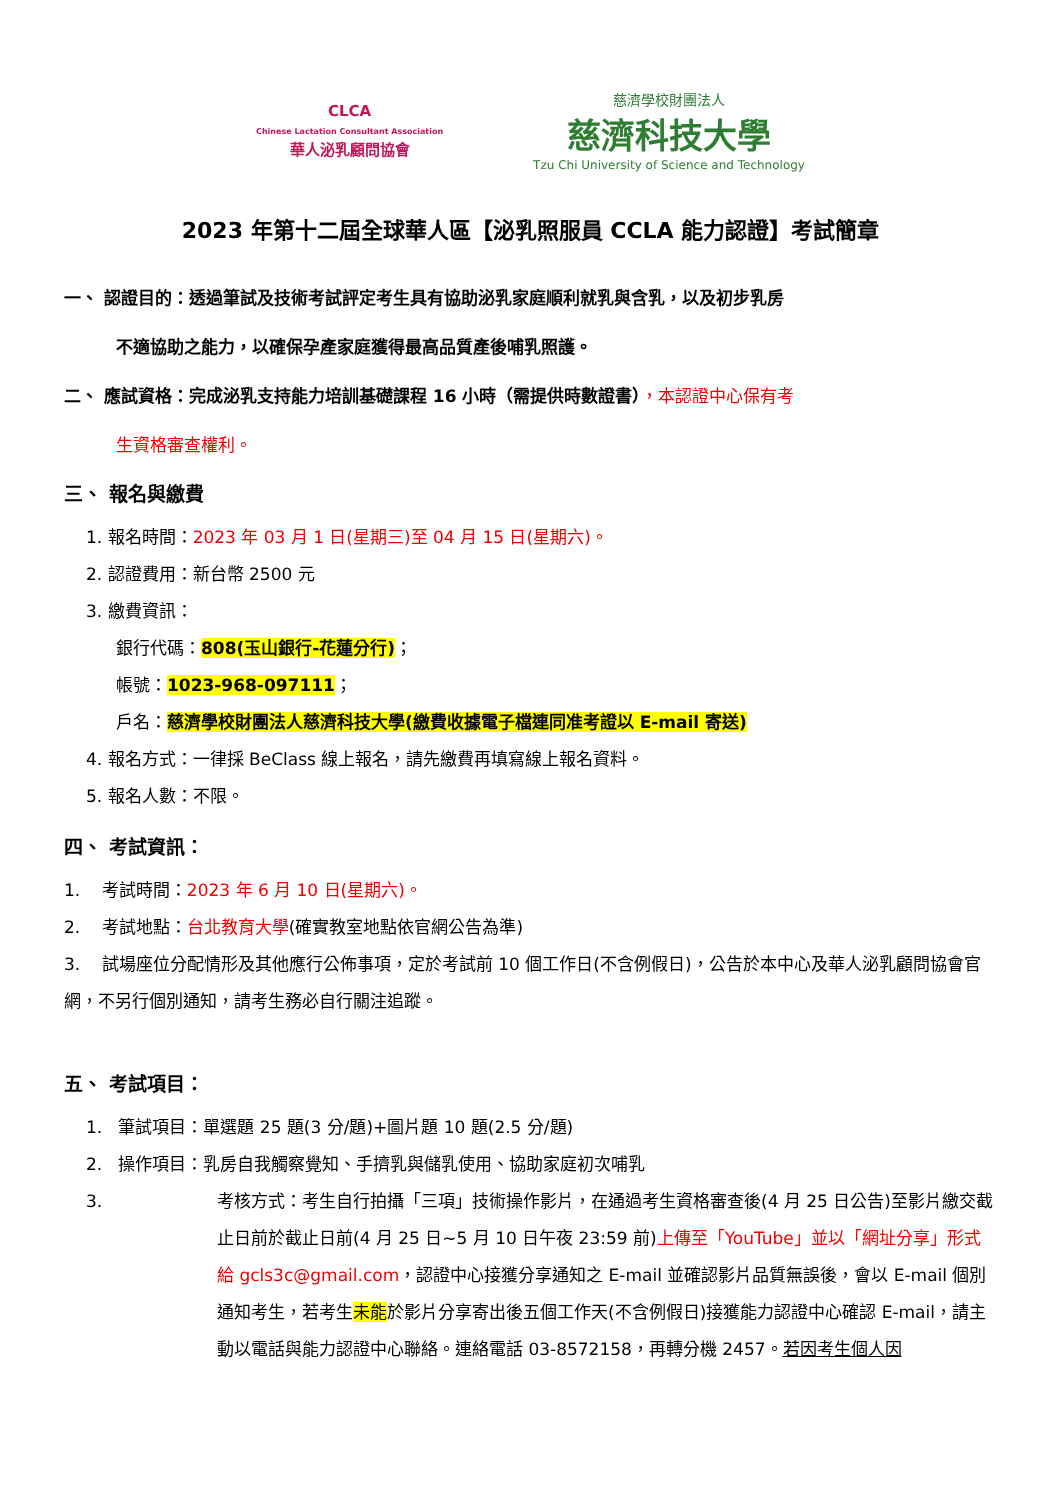CLCA
Chinese Lactation Consultant Association
華人泌乳顧問協會
慈濟學校財團法人
慈濟科技大學
Tzu Chi University of Science and Technology
2023 年第十二屆全球華人區【泌乳照服員 CCLA 能力認證】考試簡章
一、 認證目的：透過筆試及技術考試評定考生具有協助泌乳家庭順利就乳與含乳，以及初步乳房
不適協助之能力，以確保孕產家庭獲得最高品質產後哺乳照護。
二、 應試資格：完成泌乳支持能力培訓基礎課程 16 小時（需提供時數證書），本認證中心保有考
生資格審查權利。
三、 報名與繳費
1. 報名時間：2023 年 03 月 1 日(星期三)至 04 月 15 日(星期六)。
2. 認證費用：新台幣 2500 元
3. 繳費資訊：
銀行代碼：808(玉山銀行-花蓮分行)；
帳號：1023-968-097111；
戶名：慈濟學校財團法人慈濟科技大學(繳費收據電子檔連同准考證以 E-mail 寄送)
4. 報名方式：一律採 BeClass 線上報名，請先繳費再填寫線上報名資料。
5. 報名人數：不限。
四、 考試資訊：
1. 考試時間：2023 年 6 月 10 日(星期六)。
2. 考試地點：台北教育大學(確實教室地點依官網公告為準)
3. 試場座位分配情形及其他應行公佈事項，定於考試前 10 個工作日(不含例假日)，公告於本中心及華人泌乳顧問協會官網，不另行個別通知，請考生務必自行關注追蹤。
五、 考試項目：
1. 筆試項目：單選題 25 題(3 分/題)+圖片題 10 題(2.5 分/題)
2. 操作項目：乳房自我觸察覺知、手擠乳與儲乳使用、協助家庭初次哺乳
3.
考核方式：考生自行拍攝「三項」技術操作影片，在通過考生資格審查後(4 月 25 日公告)至影片繳交截止日前於截止日前(4 月 25 日~5 月 10 日午夜 23:59 前)上傳至「YouTube」並以「網址分享」形式給 gcls3c@gmail.com，認證中心接獲分享通知之 E-mail 並確認影片品質無誤後，會以 E-mail 個別通知考生，若考生未能於影片分享寄出後五個工作天(不含例假日)接獲能力認證中心確認 E-mail，請主動以電話與能力認證中心聯絡。連絡電話 03-8572158，再轉分機 2457。若因考生個人因